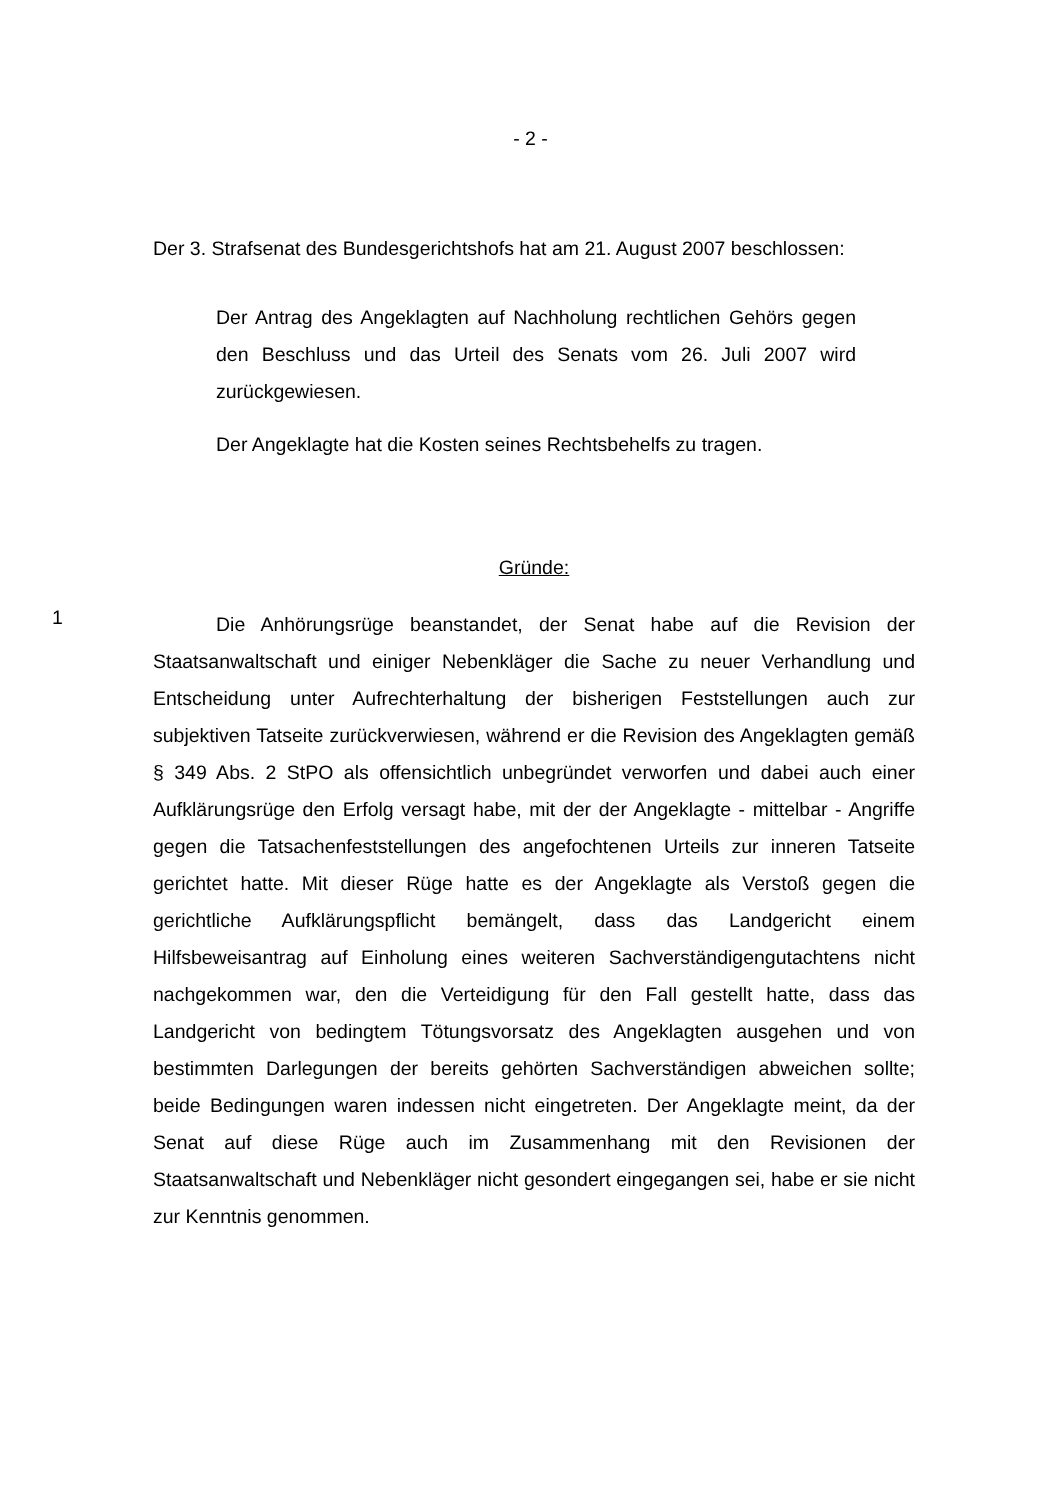- 2 -
Der 3. Strafsenat des Bundesgerichtshofs hat am 21. August 2007 beschlossen:
Der Antrag des Angeklagten auf Nachholung rechtlichen Gehörs gegen den Beschluss und das Urteil des Senats vom 26. Juli 2007 wird zurückgewiesen.
Der Angeklagte hat die Kosten seines Rechtsbehelfs zu tragen.
Gründe:
1
Die Anhörungsrüge beanstandet, der Senat habe auf die Revision der Staatsanwaltschaft und einiger Nebenkläger die Sache zu neuer Verhandlung und Entscheidung unter Aufrechterhaltung der bisherigen Feststellungen auch zur subjektiven Tatseite zurückverwiesen, während er die Revision des Angeklagten gemäß § 349 Abs. 2 StPO als offensichtlich unbegründet verworfen und dabei auch einer Aufklärungsrüge den Erfolg versagt habe, mit der der Angeklagte - mittelbar - Angriffe gegen die Tatsachenfeststellungen des angefochtenen Urteils zur inneren Tatseite gerichtet hatte. Mit dieser Rüge hatte es der Angeklagte als Verstoß gegen die gerichtliche Aufklärungspflicht bemängelt, dass das Landgericht einem Hilfsbeweisantrag auf Einholung eines weiteren Sachverständigengutachtens nicht nachgekommen war, den die Verteidigung für den Fall gestellt hatte, dass das Landgericht von bedingtem Tötungsvorsatz des Angeklagten ausgehen und von bestimmten Darlegungen der bereits gehörten Sachverständigen abweichen sollte; beide Bedingungen waren indessen nicht eingetreten. Der Angeklagte meint, da der Senat auf diese Rüge auch im Zusammenhang mit den Revisionen der Staatsanwaltschaft und Nebenkläger nicht gesondert eingegangen sei, habe er sie nicht zur Kenntnis genommen.